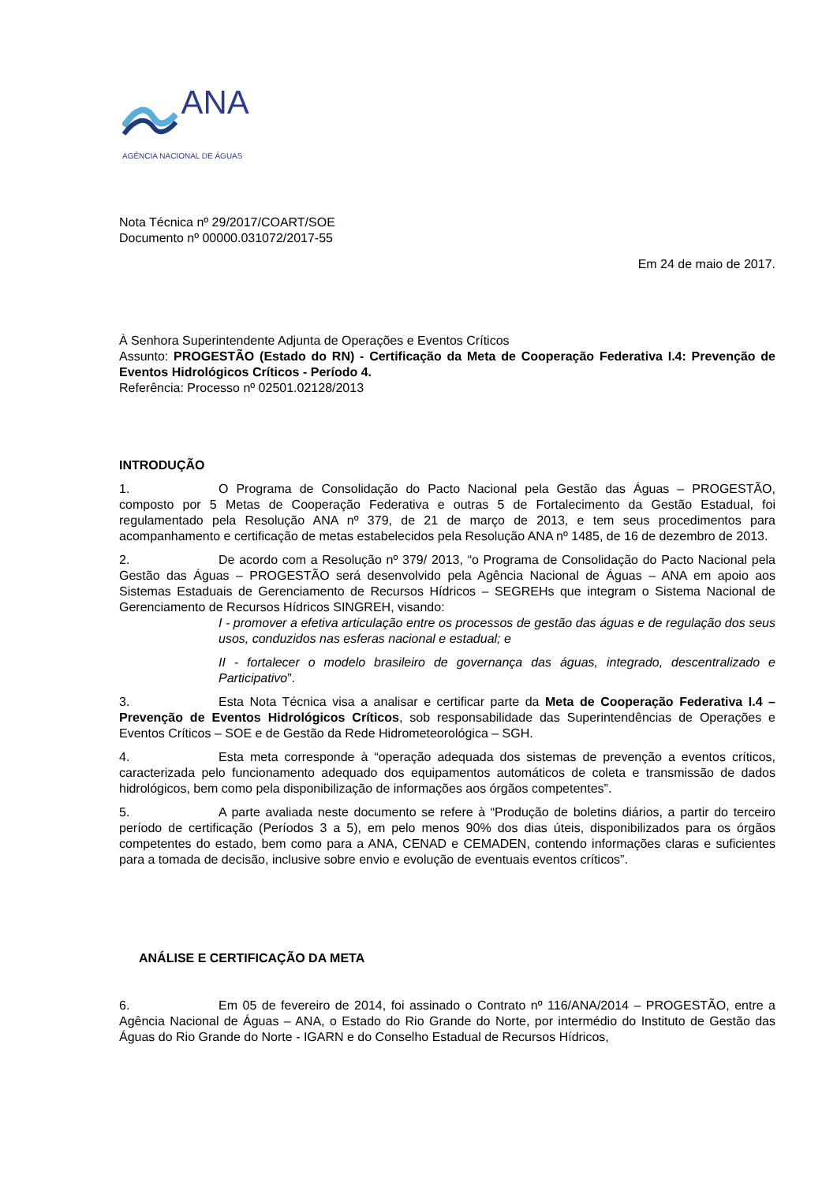ANA
AGÊNCIA NACIONAL DE ÁGUAS
Nota Técnica nº 29/2017/COART/SOE
Documento nº 00000.031072/2017-55
Em 24 de maio de 2017.
À Senhora Superintendente Adjunta de Operações e Eventos Críticos
Assunto: PROGESTÃO (Estado do RN) - Certificação da Meta de Cooperação Federativa I.4: Prevenção de Eventos Hidrológicos Críticos - Período 4.
Referência: Processo nº 02501.02128/2013
INTRODUÇÃO
1. O Programa de Consolidação do Pacto Nacional pela Gestão das Águas – PROGESTÃO, composto por 5 Metas de Cooperação Federativa e outras 5 de Fortalecimento da Gestão Estadual, foi regulamentado pela Resolução ANA nº 379, de 21 de março de 2013, e tem seus procedimentos para acompanhamento e certificação de metas estabelecidos pela Resolução ANA nº 1485, de 16 de dezembro de 2013.
2. De acordo com a Resolução nº 379/ 2013, “o Programa de Consolidação do Pacto Nacional pela Gestão das Águas – PROGESTÃO será desenvolvido pela Agência Nacional de Águas – ANA em apoio aos Sistemas Estaduais de Gerenciamento de Recursos Hídricos – SEGREHs que integram o Sistema Nacional de Gerenciamento de Recursos Hídricos SINGREH, visando:
I - promover a efetiva articulação entre os processos de gestão das águas e de regulação dos seus usos, conduzidos nas esferas nacional e estadual; e
II - fortalecer o modelo brasileiro de governança das águas, integrado, descentralizado e Participativo”.
3. Esta Nota Técnica visa a analisar e certificar parte da Meta de Cooperação Federativa I.4 – Prevenção de Eventos Hidrológicos Críticos, sob responsabilidade das Superintendências de Operações e Eventos Críticos – SOE e de Gestão da Rede Hidrometeorológica – SGH.
4. Esta meta corresponde à “operação adequada dos sistemas de prevenção a eventos críticos, caracterizada pelo funcionamento adequado dos equipamentos automáticos de coleta e transmissão de dados hidrológicos, bem como pela disponibilização de informações aos órgãos competentes”.
5. A parte avaliada neste documento se refere à “Produção de boletins diários, a partir do terceiro período de certificação (Períodos 3 a 5), em pelo menos 90% dos dias úteis, disponibilizados para os órgãos competentes do estado, bem como para a ANA, CENAD e CEMADEN, contendo informações claras e suficientes para a tomada de decisão, inclusive sobre envio e evolução de eventuais eventos críticos”.
ANÁLISE E CERTIFICAÇÃO DA META
6. Em 05 de fevereiro de 2014, foi assinado o Contrato nº 116/ANA/2014 – PROGESTÃO, entre a Agência Nacional de Águas – ANA, o Estado do Rio Grande do Norte, por intermédio do Instituto de Gestão das Águas do Rio Grande do Norte - IGARN e do Conselho Estadual de Recursos Hídricos,